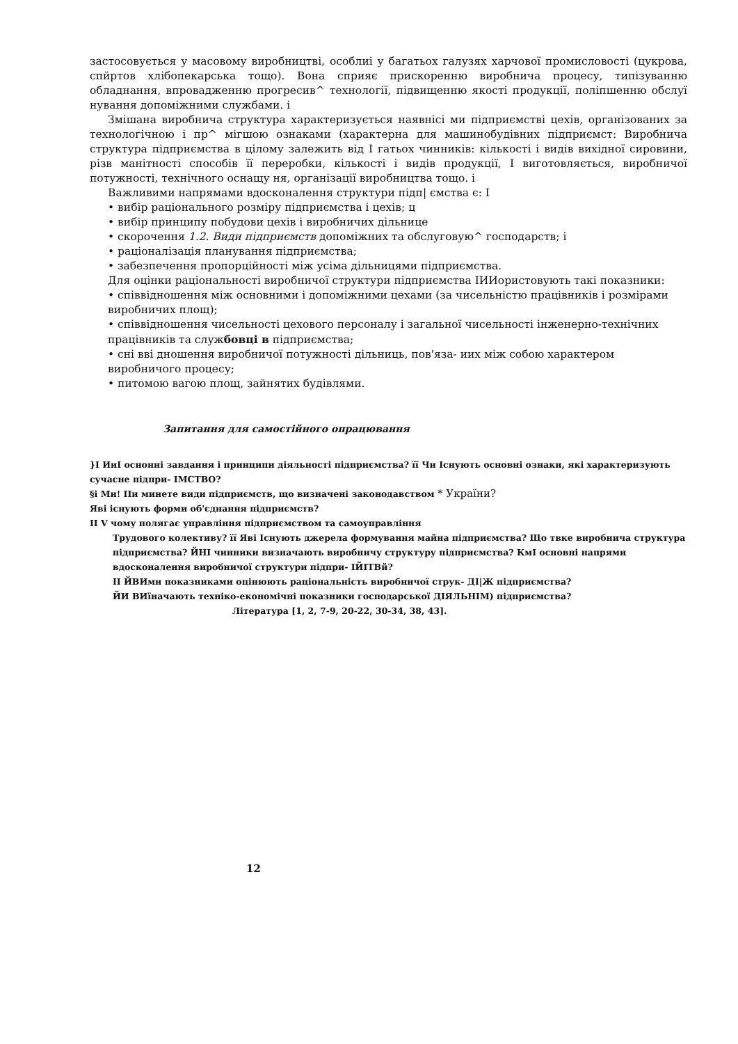застосовується у масовому виробництві, особлиі у багатьох галузях харчової промисловості (цукрова, спйртов хлібопекарська тощо). Вона сприяє прискоренню виробнича процесу, типізуванню обладнання, впровадженню прогресив^ технології, підвищенню якості продукції, поліпшенню обслуї нування допоміжними службами. і
Змішана виробнича структура характеризується наявнісі ми підприємстві цехів, організованих за технологічною і пр^ мігшою ознаками (характерна для машинобудівних підприємст: Виробнича структура підприємства в цілому залежить від І гатьох чинників: кількості і видів вихідної сировини, різв манітності способів її переробки, кількості і видів продукції, І виготовляється, виробничої потужності, технічного оснащу ня, організації виробництва тощо. і
Важливими напрямами вдосконалення структури підп| ємства є: І
• вибір раціонального розміру підприємства і цехів; ц
• вибір принципу побудови цехів і виробничих дільнице
• скорочення 1.2. Види підприємств допоміжних та обслуговую^ господарств; і
• раціоналізація планування підприємства;
• забезпечення пропорційності між усіма дільницями підприємства.
Для оцінки раціональності виробничої структури підприємства ІИИористовують такі показники:
• співвідношення між основними і допоміжними цехами (за чисельністю працівників і розмірами виробничих площ);
• співвідношення чисельності цехового персоналу і загальної чисельності інженерно-технічних працівників та службовці в підприємства;
• сні вві дношення виробничої потужності дільниць, пов'яза- иих між собою характером виробничого процесу;
• питомою вагою площ, зайнятих будівлями.
Запитання для самостійного опрацювання
}І ИиІ оснонні завдання і принципи діяльності підприємства? її Чи Існують основні ознаки, які характеризують сучасне підпри- ІМСТВО?
§і Ми! ІІи минете види підприємств, що визначені законодавством * України?
Яві існують форми об'єднання підприємств?
ІІ V чому полягає управління підприємством та самоуправління
Трудового колективу? її Яві Існують джерела формування майна підприємства? Що твке виробнича структура підприємства? ЙНІ чинники визначають виробничу структуру підприємства? КмІ основні напрями вдосконалення виробничої структури підпри- ІЙІТВй?
ІІ ЙВИми показниками оцінюють раціональність виробничої струк- ДІ|Ж підприємства?
ЙИ ВИїначають техніко-економічні показники господарської ДІЯЛЬНІМ) підприємства?
Література [1, 2, 7-9, 20-22, 30-34, 38, 43].
12